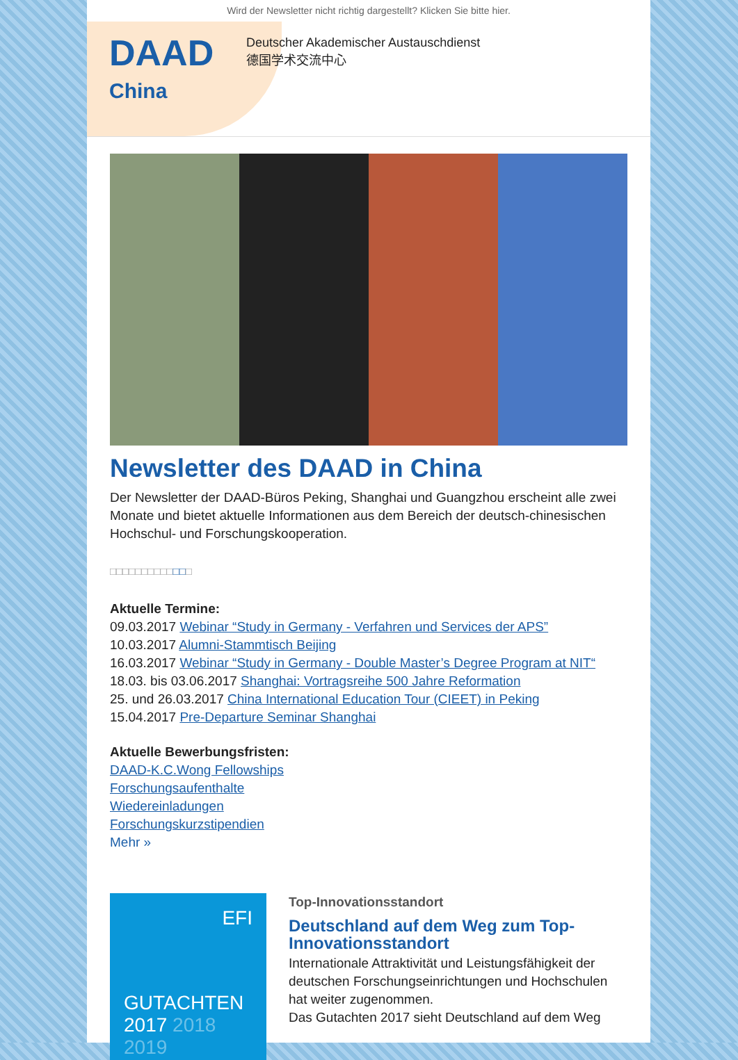Wird der Newsletter nicht richtig dargestellt? Klicken Sie bitte hier.
DAAD
China
Deutscher Akademischer Austauschdienst
德国学术交流中心
Newsletter des DAAD in China
Der Newsletter der DAAD-Büros Peking, Shanghai und Guangzhou erscheint alle zwei Monate und bietet aktuelle Informationen aus dem Bereich der deutsch-chinesischen Hochschul- und Forschungskooperation.
□□□□□□□□□□□□□
Aktuelle Termine:
09.03.2017 Webinar “Study in Germany - Verfahren und Services der APS”
10.03.2017 Alumni-Stammtisch Beijing
16.03.2017 Webinar “Study in Germany - Double Master’s Degree Program at NIT“
18.03. bis 03.06.2017 Shanghai: Vortragsreihe 500 Jahre Reformation
25. und 26.03.2017 China International Education Tour (CIEET) in Peking
15.04.2017 Pre-Departure Seminar Shanghai
Aktuelle Bewerbungsfristen:
DAAD-K.C.Wong Fellowships
Forschungsaufenthalte
Wiedereinladungen
Forschungskurzstipendien
Mehr »
EFI
GUTACHTEN
2017 2018 2019
Top-Innovationsstandort
Deutschland auf dem Weg zum Top-Innovationsstandort
Internationale Attraktivität und Leistungsfähigkeit der deutschen Forschungseinrichtungen und Hochschulen hat weiter zugenommen.
Das Gutachten 2017 sieht Deutschland auf dem Weg